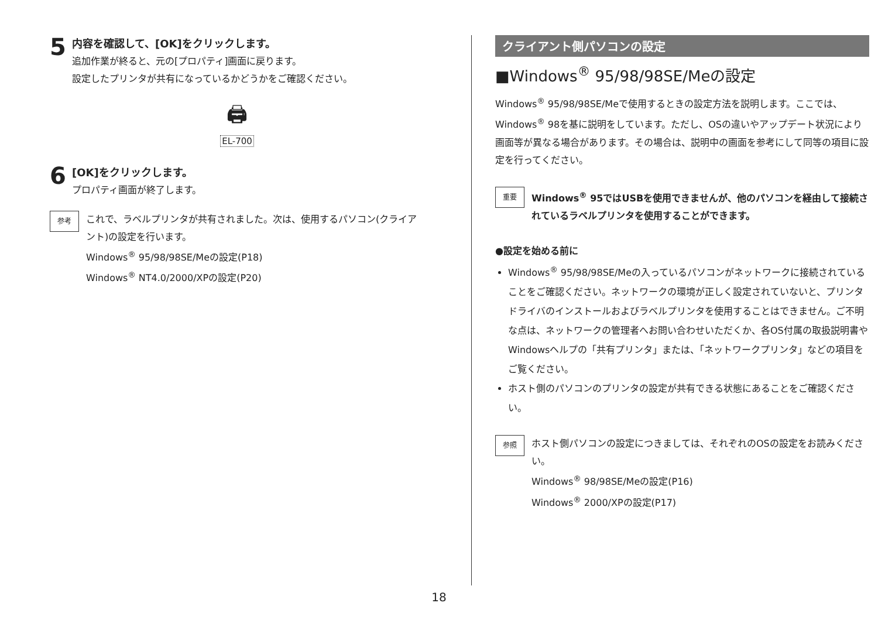5
内容を確認して、[OK]をクリックします。
追加作業が終ると、元の[プロパティ]画面に戻ります。
設定したプリンタが共有になっているかどうかをご確認ください。
🖨
EL-700
6
[OK]をクリックします。
プロパティ画面が終了します。
参考
これで、ラベルプリンタが共有されました。次は、使用するパソコン(クライアント)の設定を行います。
Windows<sup>®</sup> 95/98/98SE/Meの設定(P18)
Windows<sup>®</sup> NT4.0/2000/XPの設定(P20)
クライアント側パソコンの設定
■Windows<sup>®</sup> 95/98/98SE/Meの設定
Windows<sup>®</sup> 95/98/98SE/Meで使用するときの設定方法を説明します。ここでは、Windows<sup>®</sup> 98を基に説明をしています。ただし、OSの違いやアップデート状況により画面等が異なる場合があります。その場合は、説明中の画面を参考にして同等の項目に設定を行ってください。
重要
Windows<sup>®</sup> 95ではUSBを使用できませんが、他のパソコンを経由して接続されているラベルプリンタを使用することができます。
●設定を始める前に
Windows<sup>®</sup> 95/98/98SE/Meの入っているパソコンがネットワークに接続されていることをご確認ください。ネットワークの環境が正しく設定されていないと、プリンタドライバのインストールおよびラベルプリンタを使用することはできません。ご不明な点は、ネットワークの管理者へお問い合わせいただくか、各OS付属の取扱説明書やWindowsヘルプの「共有プリンタ」または、「ネットワークプリンタ」などの項目をご覧ください。
ホスト側のパソコンのプリンタの設定が共有できる状態にあることをご確認ください。
参照
ホスト側パソコンの設定につきましては、それぞれのOSの設定をお読みください。
Windows<sup>®</sup> 98/98SE/Meの設定(P16)
Windows<sup>®</sup> 2000/XPの設定(P17)
18